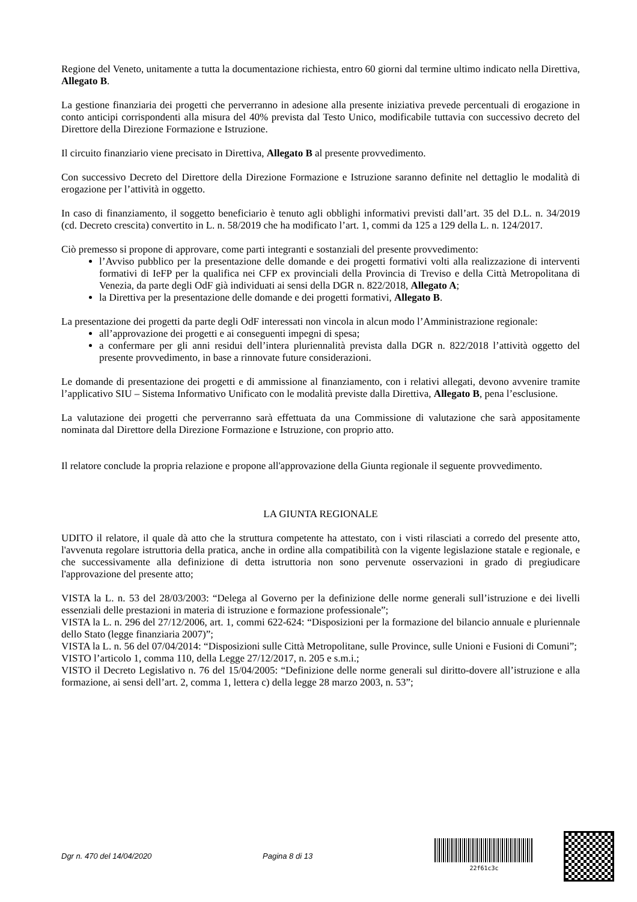Regione del Veneto, unitamente a tutta la documentazione richiesta, entro 60 giorni dal termine ultimo indicato nella Direttiva, Allegato B.
La gestione finanziaria dei progetti che perverranno in adesione alla presente iniziativa prevede percentuali di erogazione in conto anticipi corrispondenti alla misura del 40% prevista dal Testo Unico, modificabile tuttavia con successivo decreto del Direttore della Direzione Formazione e Istruzione.
Il circuito finanziario viene precisato in Direttiva, Allegato B al presente provvedimento.
Con successivo Decreto del Direttore della Direzione Formazione e Istruzione saranno definite nel dettaglio le modalità di erogazione per l’attività in oggetto.
In caso di finanziamento, il soggetto beneficiario è tenuto agli obblighi informativi previsti dall’art. 35 del D.L. n. 34/2019 (cd. Decreto crescita) convertito in L. n. 58/2019 che ha modificato l’art. 1, commi da 125 a 129 della L. n. 124/2017.
Ciò premesso si propone di approvare, come parti integranti e sostanziali del presente provvedimento:
l’Avviso pubblico per la presentazione delle domande e dei progetti formativi volti alla realizzazione di interventi formativi di IeFP per la qualifica nei CFP ex provinciali della Provincia di Treviso e della Città Metropolitana di Venezia, da parte degli OdF già individuati ai sensi della DGR n. 822/2018, Allegato A;
la Direttiva per la presentazione delle domande e dei progetti formativi, Allegato B.
La presentazione dei progetti da parte degli OdF interessati non vincola in alcun modo l’Amministrazione regionale:
all’approvazione dei progetti e ai conseguenti impegni di spesa;
a confermare per gli anni residui dell’intera pluriennalità prevista dalla DGR n. 822/2018 l’attività oggetto del presente provvedimento, in base a rinnovate future considerazioni.
Le domande di presentazione dei progetti e di ammissione al finanziamento, con i relativi allegati, devono avvenire tramite l’applicativo SIU – Sistema Informativo Unificato con le modalità previste dalla Direttiva, Allegato B, pena l’esclusione.
La valutazione dei progetti che perverranno sarà effettuata da una Commissione di valutazione che sarà appositamente nominata dal Direttore della Direzione Formazione e Istruzione, con proprio atto.
Il relatore conclude la propria relazione e propone all'approvazione della Giunta regionale il seguente provvedimento.
LA GIUNTA REGIONALE
UDITO il relatore, il quale dà atto che la struttura competente ha attestato, con i visti rilasciati a corredo del presente atto, l'avvenuta regolare istruttoria della pratica, anche in ordine alla compatibilità con la vigente legislazione statale e regionale, e che successivamente alla definizione di detta istruttoria non sono pervenute osservazioni in grado di pregiudicare l'approvazione del presente atto;
VISTA la L. n. 53 del 28/03/2003: “Delega al Governo per la definizione delle norme generali sull’istruzione e dei livelli essenziali delle prestazioni in materia di istruzione e formazione professionale”;
VISTA la L. n. 296 del 27/12/2006, art. 1, commi 622-624: “Disposizioni per la formazione del bilancio annuale e pluriennale dello Stato (legge finanziaria 2007)”;
VISTA la L. n. 56 del 07/04/2014: “Disposizioni sulle Città Metropolitane, sulle Province, sulle Unioni e Fusioni di Comuni”;
VISTO l’articolo 1, comma 110, della Legge 27/12/2017, n. 205 e s.m.i.;
VISTO il Decreto Legislativo n. 76 del 15/04/2005: “Definizione delle norme generali sul diritto-dovere all’istruzione e alla formazione, ai sensi dell’art. 2, comma 1, lettera c) della legge 28 marzo 2003, n. 53”;
Dgr n. 470 del 14/04/2020 Pagina 8 di 13
22f61c3c